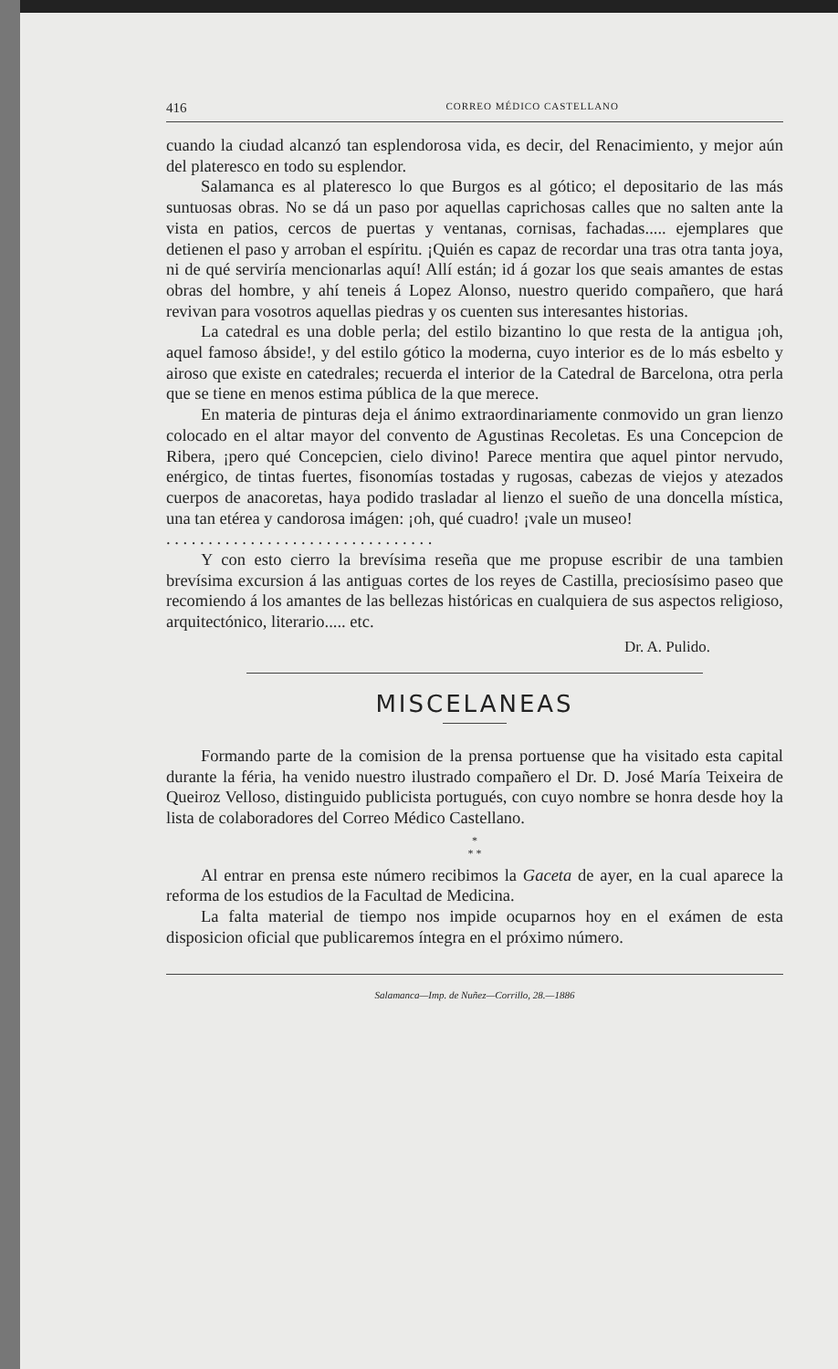416 CORREO MÉDICO CASTELLANO
cuando la ciudad alcanzó tan esplendorosa vida, es decir, del Renacimiento, y mejor aún del plateresco en todo su esplendor.
Salamanca es al plateresco lo que Burgos es al gótico; el depositario de las más suntuosas obras. No se dá un paso por aquellas caprichosas calles que no salten ante la vista en patios, cercos de puertas y ventanas, cornisas, fachadas..... ejemplares que detienen el paso y arroban el espíritu. ¡Quién es capaz de recordar una tras otra tanta joya, ni de qué serviría mencionarlas aquí! Allí están; id á gozar los que seais amantes de estas obras del hombre, y ahí teneis á Lopez Alonso, nuestro querido compañero, que hará revivan para vosotros aquellas piedras y os cuenten sus interesantes historias.
La catedral es una doble perla; del estilo bizantino lo que resta de la antigua ¡oh, aquel famoso ábside!, y del estilo gótico la moderna, cuyo interior es de lo más esbelto y airoso que existe en catedrales; recuerda el interior de la Catedral de Barcelona, otra perla que se tiene en menos estima pública de la que merece.
En materia de pinturas deja el ánimo extraordinariamente conmovido un gran lienzo colocado en el altar mayor del convento de Agustinas Recoletas. Es una Concepcion de Ribera, ¡pero qué Concepcien, cielo divino! Parece mentira que aquel pintor nervudo, enérgico, de tintas fuertes, fisonomías tostadas y rugosas, cabezas de viejos y atezados cuerpos de anacoretas, haya podido trasladar al lienzo el sueño de una doncella mística, una tan etérea y candorosa imágen: ¡oh, qué cuadro! ¡vale un museo!
. . . . . . . . . . . . . . . . . . . . . . . . . . . . . . . .
Y con esto cierro la brevísima reseña que me propuse escribir de una tambien brevísima excursion á las antiguas cortes de los reyes de Castilla, preciosísimo paseo que recomiendo á los amantes de las bellezas históricas en cualquiera de sus aspectos religioso, arquitectónico, literario..... etc.
Dr. A. Pulido.
MISCELANEAS
Formando parte de la comision de la prensa portuense que ha visitado esta capital durante la féria, ha venido nuestro ilustrado compañero el Dr. D. José María Teixeira de Queiroz Velloso, distinguido publicista portugués, con cuyo nombre se honra desde hoy la lista de colaboradores del Correo Médico Castellano.
*
* *
Al entrar en prensa este número recibimos la Gaceta de ayer, en la cual aparece la reforma de los estudios de la Facultad de Medicina.
La falta material de tiempo nos impide ocuparnos hoy en el exámen de esta disposicion oficial que publicaremos íntegra en el próximo número.
Salamanca—Imp. de Nuñez—Corrillo, 28.—1886